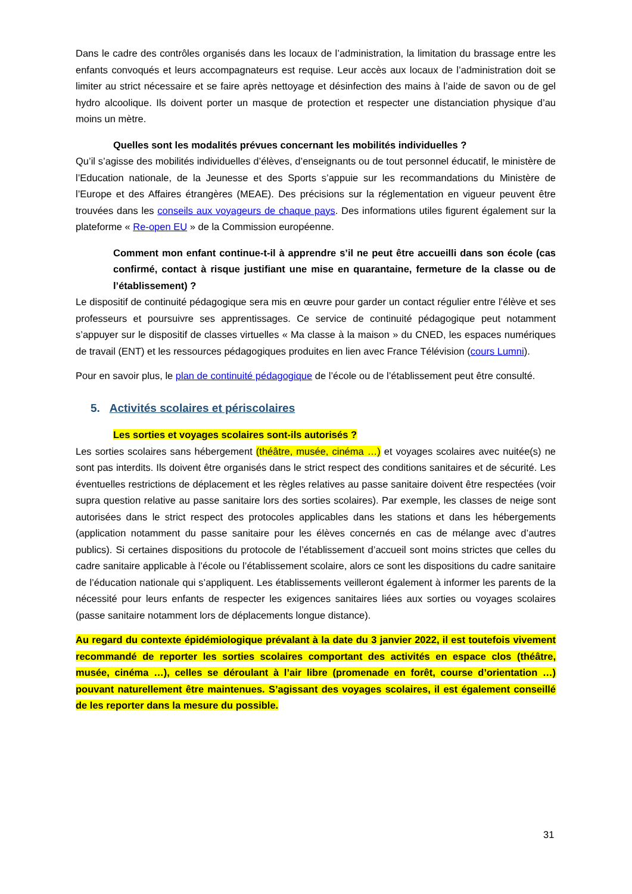Dans le cadre des contrôles organisés dans les locaux de l’administration, la limitation du brassage entre les enfants convoqués et leurs accompagnateurs est requise. Leur accès aux locaux de l’administration doit se limiter au strict nécessaire et se faire après nettoyage et désinfection des mains à l’aide de savon ou de gel hydro alcoolique. Ils doivent porter un masque de protection et respecter une distanciation physique d’au moins un mètre.
Quelles sont les modalités prévues concernant les mobilités individuelles ?
Qu’il s’agisse des mobilités individuelles d’élèves, d’enseignants ou de tout personnel éducatif, le ministère de l’Education nationale, de la Jeunesse et des Sports s’appuie sur les recommandations du Ministère de l’Europe et des Affaires étrangères (MEAE). Des précisions sur la réglementation en vigueur peuvent être trouvées dans les conseils aux voyageurs de chaque pays. Des informations utiles figurent également sur la plateforme « Re-open EU » de la Commission européenne.
Comment mon enfant continue-t-il à apprendre s’il ne peut être accueilli dans son école (cas confirmé, contact à risque justifiant une mise en quarantaine, fermeture de la classe ou de l’établissement) ?
Le dispositif de continuité pédagogique sera mis en œuvre pour garder un contact régulier entre l’élève et ses professeurs et poursuivre ses apprentissages. Ce service de continuité pédagogique peut notamment s’appuyer sur le dispositif de classes virtuelles « Ma classe à la maison » du CNED, les espaces numériques de travail (ENT) et les ressources pédagogiques produites en lien avec France Télévision (cours Lumni).
Pour en savoir plus, le plan de continuité pédagogique de l’école ou de l’établissement peut être consulté.
5. Activités scolaires et périscolaires
Les sorties et voyages scolaires sont-ils autorisés ?
Les sorties scolaires sans hébergement (théâtre, musée, cinéma …) et voyages scolaires avec nuitée(s) ne sont pas interdits. Ils doivent être organisés dans le strict respect des conditions sanitaires et de sécurité. Les éventuelles restrictions de déplacement et les règles relatives au passe sanitaire doivent être respectées (voir supra question relative au passe sanitaire lors des sorties scolaires). Par exemple, les classes de neige sont autorisées dans le strict respect des protocoles applicables dans les stations et dans les hébergements (application notamment du passe sanitaire pour les élèves concernés en cas de mélange avec d’autres publics). Si certaines dispositions du protocole de l’établissement d’accueil sont moins strictes que celles du cadre sanitaire applicable à l’école ou l’établissement scolaire, alors ce sont les dispositions du cadre sanitaire de l’éducation nationale qui s’appliquent. Les établissements veilleront également à informer les parents de la nécessité pour leurs enfants de respecter les exigences sanitaires liées aux sorties ou voyages scolaires (passe sanitaire notamment lors de déplacements longue distance).
Au regard du contexte épidémiologique prévalant à la date du 3 janvier 2022, il est toutefois vivement recommandé de reporter les sorties scolaires comportant des activités en espace clos (théâtre, musée, cinéma …), celles se déroulant à l’air libre (promenade en forêt, course d’orientation …) pouvant naturellement être maintenues. S’agissant des voyages scolaires, il est également conseillé de les reporter dans la mesure du possible.
31